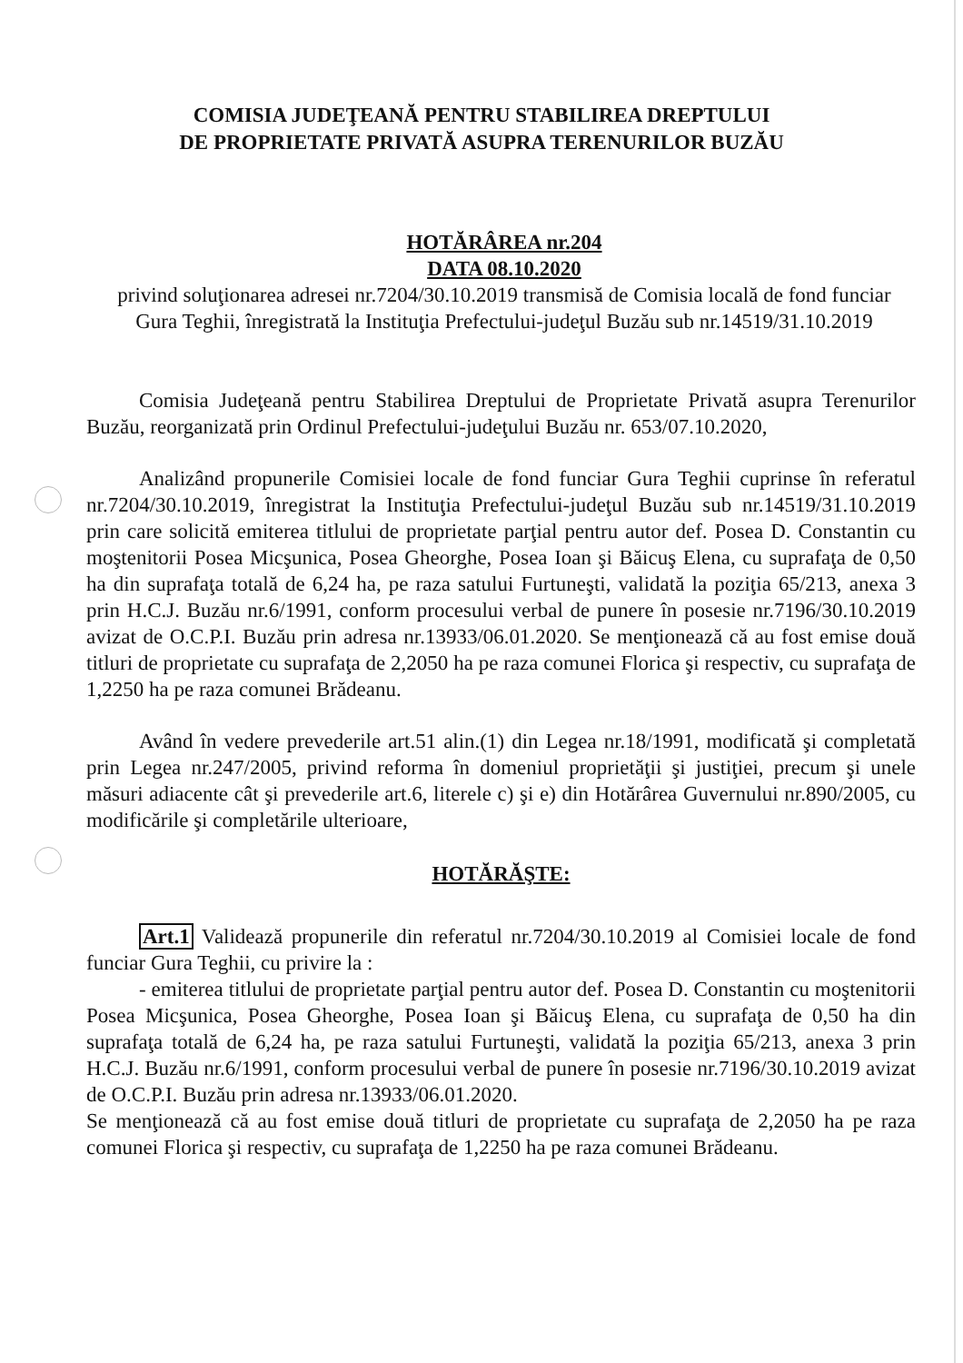COMISIA JUDEŢEANĂ PENTRU STABILIREA DREPTULUI
DE PROPRIETATE PRIVATĂ ASUPRA TERENURILOR BUZĂU
HOTĂRÂREA nr.204
DATA 08.10.2020
privind soluţionarea adresei nr.7204/30.10.2019 transmisă de Comisia locală de fond funciar Gura Teghii, înregistrată la Instituţia Prefectului-judeţul Buzău sub nr.14519/31.10.2019
Comisia Judeţeană pentru Stabilirea Dreptului de Proprietate Privată asupra Terenurilor Buzău, reorganizată prin Ordinul Prefectului-judeţului Buzău nr. 653/07.10.2020,
Analizând propunerile Comisiei locale de fond funciar Gura Teghii cuprinse în referatul nr.7204/30.10.2019, înregistrat la Instituţia Prefectului-judeţul Buzău sub nr.14519/31.10.2019 prin care solicită emiterea titlului de proprietate parţial pentru autor def. Posea D. Constantin cu moştenitorii Posea Micşunica, Posea Gheorghe, Posea Ioan şi Băicuş Elena, cu suprafaţa de 0,50 ha din suprafaţa totală de 6,24 ha, pe raza satului Furtuneşti, validată la poziţia 65/213, anexa 3 prin H.C.J. Buzău nr.6/1991, conform procesului verbal de punere în posesie nr.7196/30.10.2019 avizat de O.C.P.I. Buzău prin adresa nr.13933/06.01.2020. Se menţionează că au fost emise două titluri de proprietate cu suprafaţa de 2,2050 ha pe raza comunei Florica şi respectiv, cu suprafaţa de 1,2250 ha pe raza comunei Brădeanu.
Având în vedere prevederile art.51 alin.(1) din Legea nr.18/1991, modificată şi completată prin Legea nr.247/2005, privind reforma în domeniul proprietăţii şi justiţiei, precum şi unele măsuri adiacente cât şi prevederile art.6, literele c) şi e) din Hotărârea Guvernului nr.890/2005, cu modificările şi completările ulterioare,
HOTĂRĂŞTE:
Art.1 Validează propunerile din referatul nr.7204/30.10.2019 al Comisiei locale de fond funciar Gura Teghii, cu privire la :
- emiterea titlului de proprietate parţial pentru autor def. Posea D. Constantin cu moştenitorii Posea Micşunica, Posea Gheorghe, Posea Ioan şi Băicuş Elena, cu suprafaţa de 0,50 ha din suprafaţa totală de 6,24 ha, pe raza satului Furtuneşti, validată la poziţia 65/213, anexa 3 prin H.C.J. Buzău nr.6/1991, conform procesului verbal de punere în posesie nr.7196/30.10.2019 avizat de O.C.P.I. Buzău prin adresa nr.13933/06.01.2020.
Se menţionează că au fost emise două titluri de proprietate cu suprafaţa de 2,2050 ha pe raza comunei Florica şi respectiv, cu suprafaţa de 1,2250 ha pe raza comunei Brădeanu.